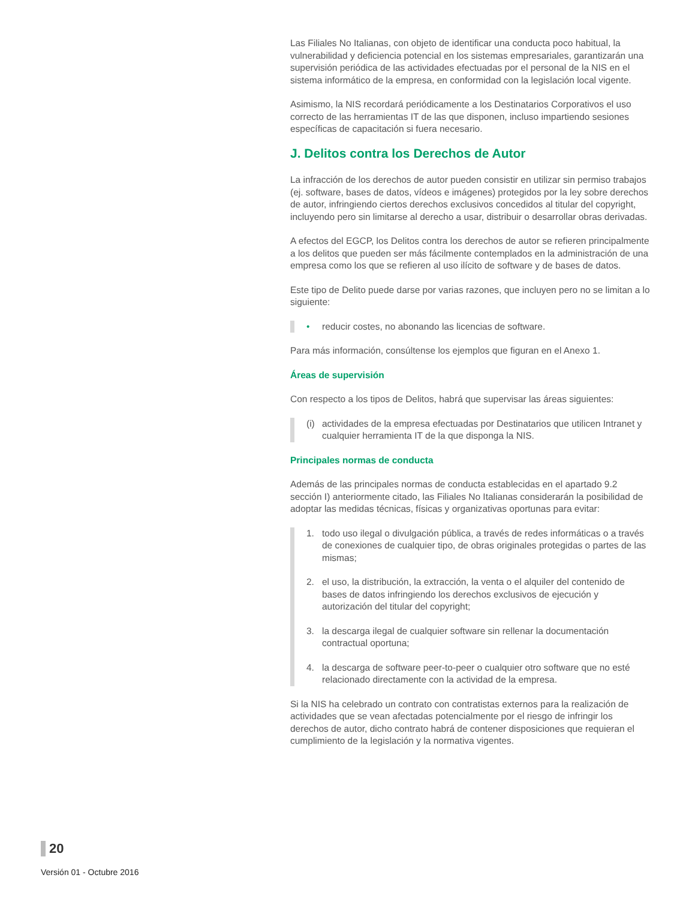Las Filiales No Italianas, con objeto de identificar una conducta poco habitual, la vulnerabilidad y deficiencia potencial en los sistemas empresariales, garantizarán una supervisión periódica de las actividades efectuadas por el personal de la NIS en el sistema informático de la empresa, en conformidad con la legislación local vigente.
Asimismo, la NIS recordará periódicamente a los Destinatarios Corporativos el uso correcto de las herramientas IT de las que disponen, incluso impartiendo sesiones específicas de capacitación si fuera necesario.
J. Delitos contra los Derechos de Autor
La infracción de los derechos de autor pueden consistir en utilizar sin permiso trabajos (ej. software, bases de datos, vídeos e imágenes) protegidos por la ley sobre derechos de autor, infringiendo ciertos derechos exclusivos concedidos al titular del copyright, incluyendo pero sin limitarse al derecho a usar, distribuir o desarrollar obras derivadas.
A efectos del EGCP, los Delitos contra los derechos de autor se refieren principalmente a los delitos que pueden ser más fácilmente contemplados en la administración de una empresa como los que se refieren al uso ilícito de software y de bases de datos.
Este tipo de Delito puede darse por varias razones, que incluyen pero no se limitan a lo siguiente:
• reducir costes, no abonando las licencias de software.
Para más información, consúltense los ejemplos que figuran en el Anexo 1.
Áreas de supervisión
Con respecto a los tipos de Delitos, habrá que supervisar las áreas siguientes:
(i) actividades de la empresa efectuadas por Destinatarios que utilicen Intranet y cualquier herramienta IT de la que disponga la NIS.
Principales normas de conducta
Además de las principales normas de conducta establecidas en el apartado 9.2 sección I) anteriormente citado, las Filiales No Italianas considerarán la posibilidad de adoptar las medidas técnicas, físicas y organizativas oportunas para evitar:
1. todo uso ilegal o divulgación pública, a través de redes informáticas o a través de conexiones de cualquier tipo, de obras originales protegidas o partes de las mismas;
2. el uso, la distribución, la extracción, la venta o el alquiler del contenido de bases de datos infringiendo los derechos exclusivos de ejecución y autorización del titular del copyright;
3. la descarga ilegal de cualquier software sin rellenar la documentación contractual oportuna;
4. la descarga de software peer-to-peer o cualquier otro software que no esté relacionado directamente con la actividad de la empresa.
Si la NIS ha celebrado un contrato con contratistas externos para la realización de actividades que se vean afectadas potencialmente por el riesgo de infringir los derechos de autor, dicho contrato habrá de contener disposiciones que requieran el cumplimiento de la legislación y la normativa vigentes.
20
Versión 01 - Octubre 2016